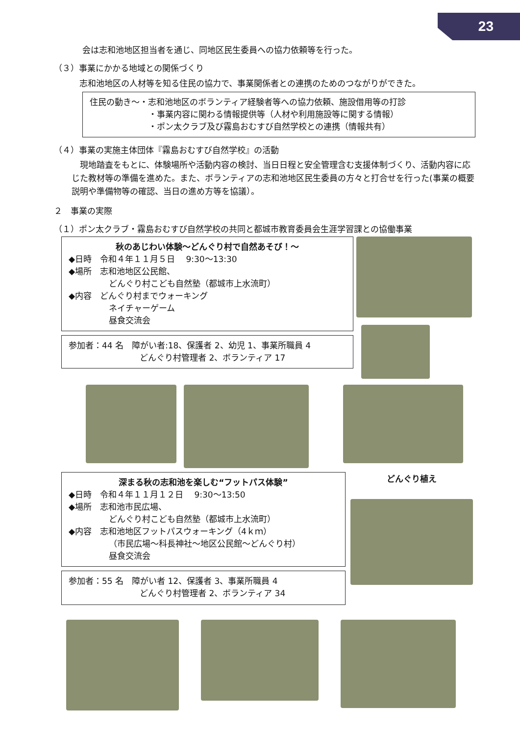23
会は志和池地区担当者を通じ、同地区民生委員への協力依頼等を行った。
（３）事業にかかる地域との関係づくり
志和池地区の人材等を知る住民の協力で、事業関係者との連携のためのつながりができた。
住民の動き～・志和池地区のボランティア経験者等への協力依頼、施設借用等の打診
・事業内容に関わる情報提供等（人材や利用施設等に関する情報）
・ポン太クラブ及び霧島おむすび自然学校との連携（情報共有）
（４）事業の実施主体団体『霧島おむすび自然学校』の活動
　現地踏査をもとに、体験場所や活動内容の検討、当日日程と安全管理含む支援体制づくり、活動内容に応じた教材等の準備を進めた。また、ボランティアの志和池地区民生委員の方々と打合せを行った(事業の概要説明や準備物等の確認、当日の進め方等を協議）。
２　事業の実際
（１）ポン太クラブ・霧島おむすび自然学校の共同と都城市教育委員会生涯学習課との協働事業
秋のあじわい体験～どんぐり村で自然あそび！～
◆日時　令和４年１１月５日　 9:30～13:30
◆場所　志和池地区公民館、
どんぐり村こども自然塾（都城市上水流町）
◆内容　どんぐり村までウォーキング
ネイチャーゲーム
昼食交流会
参加者：44 名　障がい者:18、保護者 2、幼児 1、事業所職員 4
どんぐり村管理者 2、ボランティア 17
深まる秋の志和池を楽しむ“フットパス体験”
◆日時　令和４年１１月１２日　 9:30～13:50
◆場所　志和池市民広場、
どんぐり村こども自然塾（都城市上水流町）
◆内容　志和池地区フットパスウォーキング（4ｋｍ）
（市民広場～科長神社～地区公民館～どんぐり村）
昼食交流会
参加者：55 名　障がい者 12、保護者 3、事業所職員 4
どんぐり村管理者 2、ボランティア 34
どんぐり植え